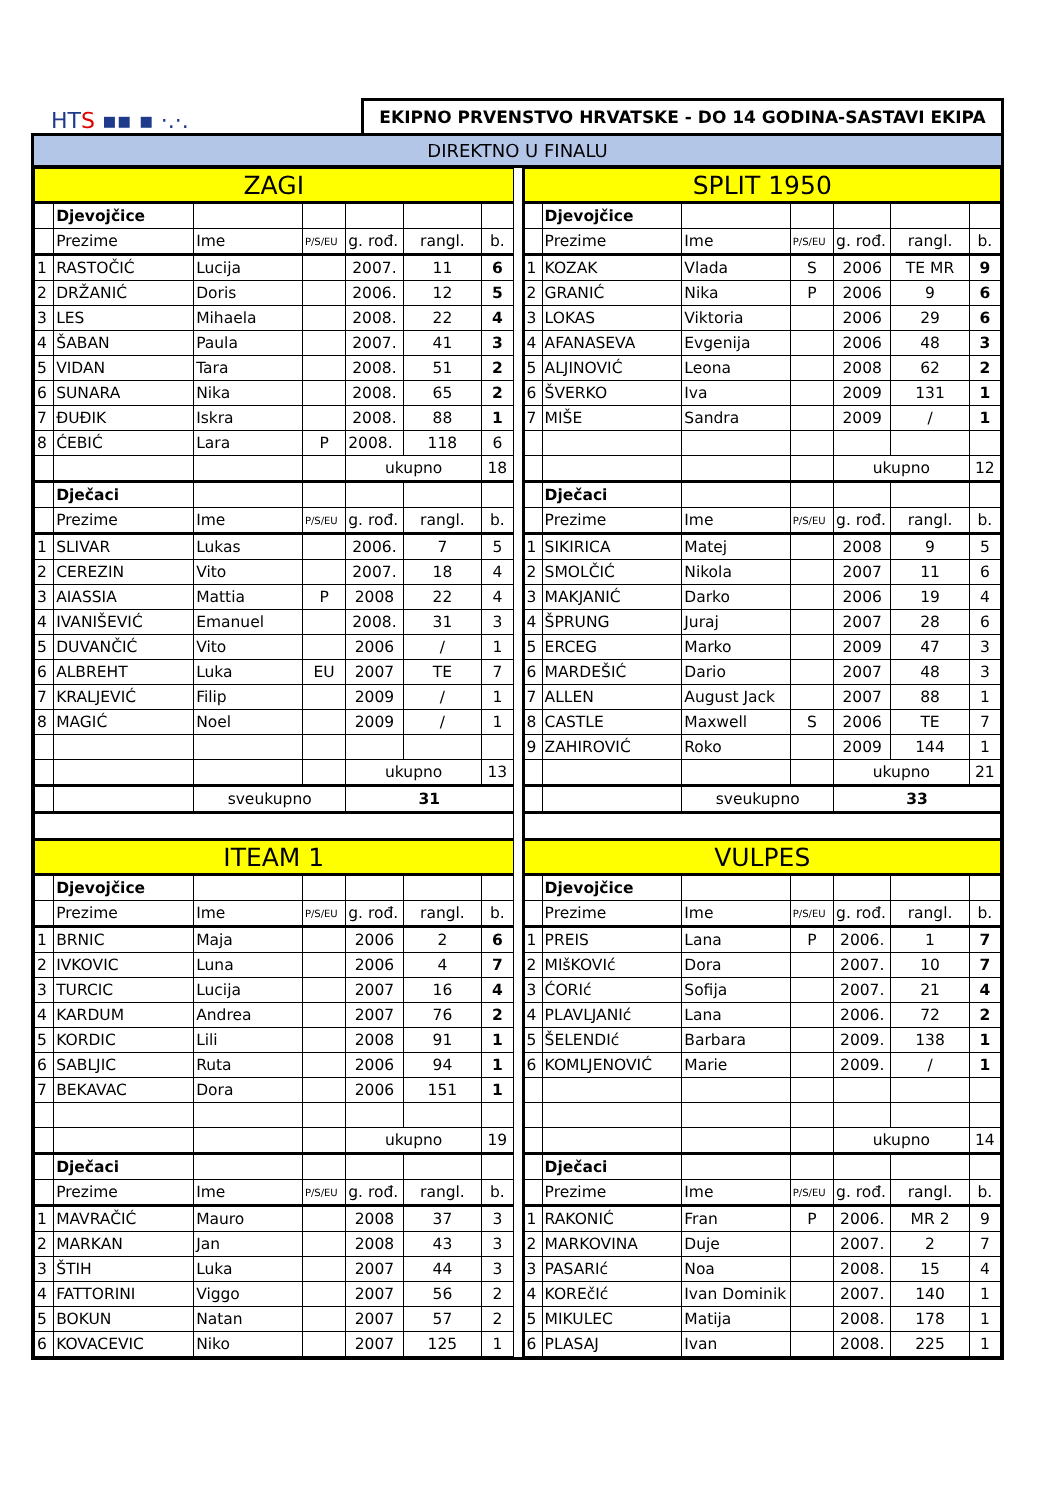HTS ▪▪ ▪ ·.·.
EKIPNO PRVENSTVO HRVATSKE - DO 14 GODINA-SASTAVI EKIPA
DIREKTNO U FINALU
| ZAGI | | | | | | |
| | Djevojčice | | | | | |
| | Prezime | Ime | P/S/EU | g. rođ. | rangl. | b. |
| 1 | RASTOČIĆ | Lucija | | 2007. | 11 | 6 |
| 2 | DRŽANIĆ | Doris | | 2006. | 12 | 5 |
| 3 | LES | Mihaela | | 2008. | 22 | 4 |
| 4 | ŠABAN | Paula | | 2007. | 41 | 3 |
| 5 | VIDAN | Tara | | 2008. | 51 | 2 |
| 6 | SUNARA | Nika | | 2008. | 65 | 2 |
| 7 | ĐUĐIK | Iskra | | 2008. | 88 | 1 |
| 8 | ĆEBIĆ | Lara | P | 2008. | 118 | 6 |
| | | | | ukupno | | 18 |
| | Dječaci | | | | | |
| | Prezime | Ime | P/S/EU | g. rođ. | rangl. | b. |
| 1 | SLIVAR | Lukas | | 2006. | 7 | 5 |
| 2 | CEREZIN | Vito | | 2007. | 18 | 4 |
| 3 | AIASSIA | Mattia | P | 2008 | 22 | 4 |
| 4 | IVANIŠEVIĆ | Emanuel | | 2008. | 31 | 3 |
| 5 | DUVANČIĆ | Vito | | 2006 | / | 1 |
| 6 | ALBREHT | Luka | EU | 2007 | TE | 7 |
| 7 | KRALJEVIĆ | Filip | | 2009 | / | 1 |
| 8 | MAGIĆ | Noel | | 2009 | / | 1 |
| | | | | ukupno | | 13 |
| | | sveukupno | | 31 | | |
| ITEAM 1 | | | | | | |
| | Djevojčice | | | | | |
| | Prezime | Ime | P/S/EU | g. rođ. | rangl. | b. |
| 1 | BRNIC | Maja | | 2006 | 2 | 6 |
| 2 | IVKOVIC | Luna | | 2006 | 4 | 7 |
| 3 | TURCIC | Lucija | | 2007 | 16 | 4 |
| 4 | KARDUM | Andrea | | 2007 | 76 | 2 |
| 5 | KORDIC | Lili | | 2008 | 91 | 1 |
| 6 | SABLJIC | Ruta | | 2006 | 94 | 1 |
| 7 | BEKAVAC | Dora | | 2006 | 151 | 1 |
| | | | | ukupno | | 19 |
| | Dječaci | | | | | |
| | Prezime | Ime | P/S/EU | g. rođ. | rangl. | b. |
| 1 | MAVRAČIĆ | Mauro | | 2008 | 37 | 3 |
| 2 | MARKAN | Jan | | 2008 | 43 | 3 |
| 3 | ŠTIH | Luka | | 2007 | 44 | 3 |
| 4 | FATTORINI | Viggo | | 2007 | 56 | 2 |
| 5 | BOKUN | Natan | | 2007 | 57 | 2 |
| 6 | KOVACEVIC | Niko | | 2007 | 125 | 1 |
| SPLIT 1950 | | | | | | |
| | Djevojčice | | | | | |
| | Prezime | Ime | P/S/EU | g. rođ. | rangl. | b. |
| 1 | KOZAK | Vlada | S | 2006 | TE MR | 9 |
| 2 | GRANIĆ | Nika | P | 2006 | 9 | 6 |
| 3 | LOKAS | Viktoria | | 2006 | 29 | 6 |
| 4 | AFANASEVA | Evgenija | | 2006 | 48 | 3 |
| 5 | ALJINOVIĆ | Leona | | 2008 | 62 | 2 |
| 6 | ŠVERKO | Iva | | 2009 | 131 | 1 |
| 7 | MIŠE | Sandra | | 2009 | / | 1 |
| | | | | ukupno | | 12 |
| | Dječaci | | | | | |
| | Prezime | Ime | P/S/EU | g. rođ. | rangl. | b. |
| 1 | SIKIRICA | Matej | | 2008 | 9 | 5 |
| 2 | SMOLČIĆ | Nikola | | 2007 | 11 | 6 |
| 3 | MAKJANIĆ | Darko | | 2006 | 19 | 4 |
| 4 | ŠPRUNG | Juraj | | 2007 | 28 | 6 |
| 5 | ERCEG | Marko | | 2009 | 47 | 3 |
| 6 | MARDEŠIĆ | Dario | | 2007 | 48 | 3 |
| 7 | ALLEN | August Jack | | 2007 | 88 | 1 |
| 8 | CASTLE | Maxwell | S | 2006 | TE | 7 |
| 9 | ZAHIROVIĆ | Roko | | 2009 | 144 | 1 |
| | | | | ukupno | | 21 |
| | | sveukupno | | 33 | | |
| VULPES | | | | | | |
| | Djevojčice | | | | | |
| | Prezime | Ime | P/S/EU | g. rođ. | rangl. | b. |
| 1 | PREIS | Lana | P | 2006. | 1 | 7 |
| 2 | MIšKOVIć | Dora | | 2007. | 10 | 7 |
| 3 | ĆORIć | Sofija | | 2007. | 21 | 4 |
| 4 | PLAVLJANIć | Lana | | 2006. | 72 | 2 |
| 5 | ŠELENDIć | Barbara | | 2009. | 138 | 1 |
| 6 | KOMLJENOVIĆ | Marie | | 2009. | / | 1 |
| | | | | ukupno | | 14 |
| | Dječaci | | | | | |
| | Prezime | Ime | P/S/EU | g. rođ. | rangl. | b. |
| 1 | RAKONIĆ | Fran | P | 2006. | MR 2 | 9 |
| 2 | MARKOVINA | Duje | | 2007. | 2 | 7 |
| 3 | PASARIć | Noa | | 2008. | 15 | 4 |
| 4 | KOREčIć | Ivan Dominik | | 2007. | 140 | 1 |
| 5 | MIKULEC | Matija | | 2008. | 178 | 1 |
| 6 | PLASAJ | Ivan | | 2008. | 225 | 1 |